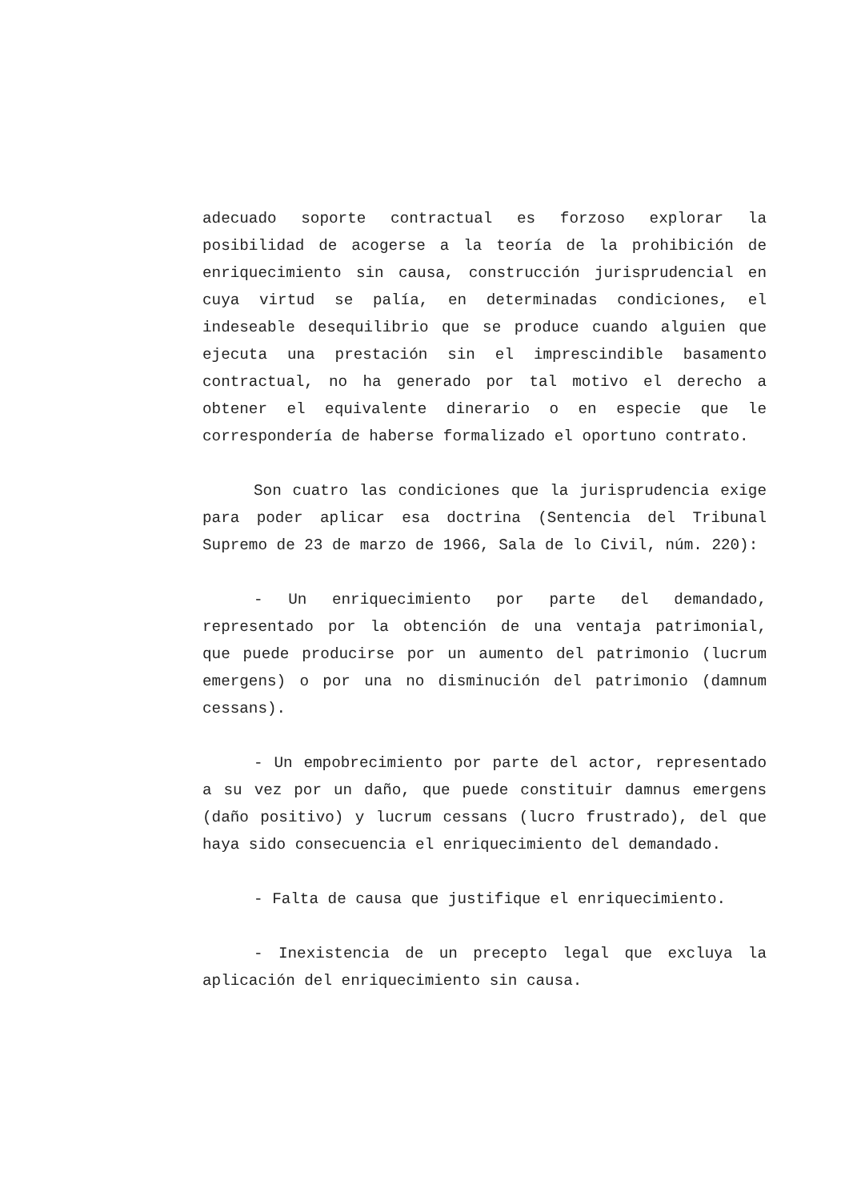adecuado soporte contractual es forzoso explorar la posibilidad de acogerse a la teoría de la prohibición de enriquecimiento sin causa, construcción jurisprudencial en cuya virtud se palía, en determinadas condiciones, el indeseable desequilibrio que se produce cuando alguien que ejecuta una prestación sin el imprescindible basamento contractual, no ha generado por tal motivo el derecho a obtener el equivalente dinerario o en especie que le correspondería de haberse formalizado el oportuno contrato.
Son cuatro las condiciones que la jurisprudencia exige para poder aplicar esa doctrina (Sentencia del Tribunal Supremo de 23 de marzo de 1966, Sala de lo Civil, núm. 220):
- Un enriquecimiento por parte del demandado, representado por la obtención de una ventaja patrimonial, que puede producirse por un aumento del patrimonio (lucrum emergens) o por una no disminución del patrimonio (damnum cessans).
- Un empobrecimiento por parte del actor, representado a su vez por un daño, que puede constituir damnus emergens (daño positivo) y lucrum cessans (lucro frustrado), del que haya sido consecuencia el enriquecimiento del demandado.
- Falta de causa que justifique el enriquecimiento.
- Inexistencia de un precepto legal que excluya la aplicación del enriquecimiento sin causa.